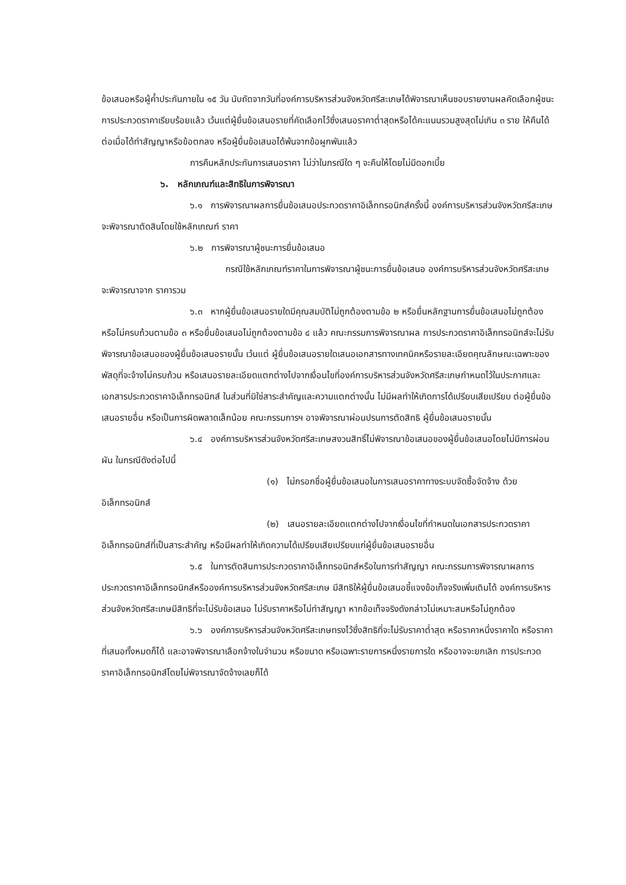ข้อเสนอหรือผู้ค้ำประกันภายใน ๑๕ วัน นับถัดจากวันที่องค์การบริหารส่วนจังหวัดศรีสะเกษได้พิจารณาเห็นชอบรายงานผลคัดเลือกผู้ชนะการประกวดราคาเรียบร้อยแล้ว เว้นแต่ผู้ยื่นข้อเสนอรายที่คัดเลือกไว้ซึ่งเสนอราคาต่ำสุดหรือได้คะแนนรวมสูงสุดไม่เกิน ๓ ราย ให้คืนได้ต่อเมื่อได้ทำสัญญาหรือข้อตกลง หรือผู้ยื่นข้อเสนอได้พ้นจากข้อผูกพันแล้ว
การคืนหลักประกันการเสนอราคา ไม่ว่าในกรณีใด ๆ จะคืนให้โดยไม่มีดอกเบี้ย
๖. หลักเกณฑ์และสิทธิในการพิจารณา
๖.๑ การพิจารณาผลการยื่นข้อเสนอประกวดราคาอิเล็กทรอนิกส์ครั้งนี้ องค์การบริหารส่วนจังหวัดศรีสะเกษจะพิจารณาตัดสินโดยใช้หลักเกณฑ์ ราคา
๖.๒ การพิจารณาผู้ชนะการยื่นข้อเสนอ
กรณีใช้หลักเกณฑ์ราคาในการพิจารณาผู้ชนะการยื่นข้อเสนอ องค์การบริหารส่วนจังหวัดศรีสะเกษ จะพิจารณาจาก ราคารวม
๖.๓ หากผู้ยื่นข้อเสนอรายใดมีคุณสมบัติไม่ถูกต้องตามข้อ ๒ หรือยื่นหลักฐานการยื่นข้อเสนอไม่ถูกต้อง หรือไม่ครบถ้วนตามข้อ ๓ หรือยื่นข้อเสนอไม่ถูกต้องตามข้อ ๔ แล้ว คณะกรรมการพิจารณาผล การประกวดราคาอิเล็กทรอนิกส์จะไม่รับพิจารณาข้อเสนอของผู้ยื่นข้อเสนอรายนั้น เว้นแต่ ผู้ยื่นข้อเสนอรายใดเสนอเอกสารทางเทคนิคหรือรายละเอียดคุณลักษณะเฉพาะของพัสดุที่จะจ้างไม่ครบถ้วน หรือเสนอรายละเอียดแตกต่างไปจากเงื่อนไขที่องค์การบริหารส่วนจังหวัดศรีสะเกษกำหนดไว้ในประกาศและเอกสารประกวดราคาอิเล็กทรอนิกส์ ในส่วนที่มิใช่สาระสำคัญและความแตกต่างนั้น ไม่มีผลทำให้เกิดการได้เปรียบเสียเปรียบ ต่อผู้ยื่นข้อเสนอรายอื่น หรือเป็นการผิดพลาดเล็กน้อย คณะกรรมการฯ อาจพิจารณาผ่อนปรนการตัดสิทธิ ผู้ยื่นข้อเสนอรายนั้น
๖.๔ องค์การบริหารส่วนจังหวัดศรีสะเกษสงวนสิทธิ์ไม่พิจารณาข้อเสนอของผู้ยื่นข้อเสนอโดยไม่มีการผ่อนผัน ในกรณีดังต่อไปนี้
(๑) ไม่กรอกชื่อผู้ยื่นข้อเสนอในการเสนอราคาทางระบบจัดซื้อจัดจ้าง ด้วยอิเล็กทรอนิกส์
(๒) เสนอรายละเอียดแตกต่างไปจากเงื่อนไขที่กำหนดในเอกสารประกวดราคา อิเล็กทรอนิกส์ที่เป็นสาระสำคัญ หรือมีผลทำให้เกิดความได้เปรียบเสียเปรียบแก่ผู้ยื่นข้อเสนอรายอื่น
๖.๕ ในการตัดสินการประกวดราคาอิเล็กทรอนิกส์หรือในการทำสัญญา คณะกรรมการพิจารณาผลการประกวดราคาอิเล็กทรอนิกส์หรือองค์การบริหารส่วนจังหวัดศรีสะเกษ มีสิทธิให้ผู้ยื่นข้อเสนอชี้แจงข้อเท็จจริงเพิ่มเติมได้ องค์การบริหารส่วนจังหวัดศรีสะเกษมีสิทธิที่จะไม่รับข้อเสนอ ไม่รับราคาหรือไม่ทำสัญญา หากข้อเท็จจริงดังกล่าวไม่เหมาะสมหรือไม่ถูกต้อง
๖.๖ องค์การบริหารส่วนจังหวัดศรีสะเกษทรงไว้ซึ่งสิทธิที่จะไม่รับราคาต่ำสุด หรือราคาหนึ่งราคาใด หรือราคาที่เสนอทั้งหมดก็ได้ และอาจพิจารณาเลือกจ้างในจำนวน หรือขนาด หรือเฉพาะรายการหนึ่งรายการใด หรืออาจจะยกเลิก การประกวดราคาอิเล็กทรอนิกส์โดยไม่พิจารณาจัดจ้างเลยก็ได้